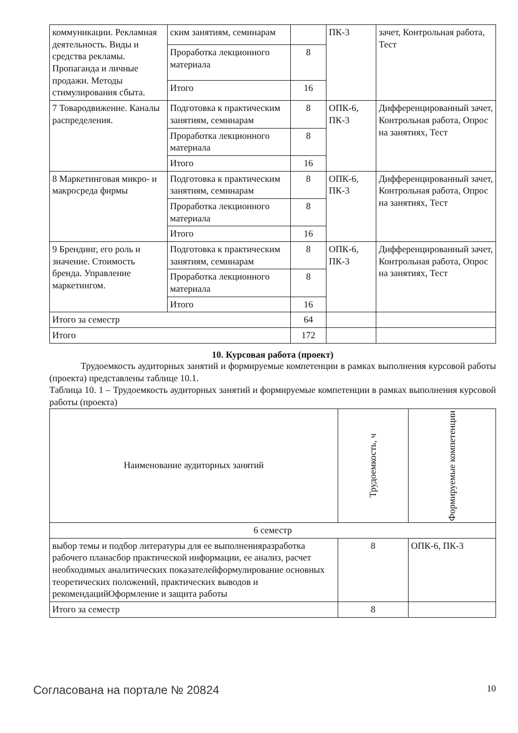| коммуникации. Рекламная деятельность. Виды и средства рекламы. Пропаганда и личные продажи. Методы стимулирования сбыта. | ским занятиям, семинарам | | ПК-3 | зачет, Контрольная работа, Тест |
| | Проработка лекционного материала | 8 | | |
| | Итого | 16 | | |
| 7 Товародвижение. Каналы распределения. | Подготовка к практическим занятиям, семинарам | 8 | ОПК-6, ПК-3 | Дифференцированный зачет, Контрольная работа, Опрос на занятиях, Тест |
| | Проработка лекционного материала | 8 | | |
| | Итого | 16 | | |
| 8 Маркетинговая микро- и макросреда фирмы | Подготовка к практическим занятиям, семинарам | 8 | ОПК-6, ПК-3 | Дифференцированный зачет, Контрольная работа, Опрос на занятиях, Тест |
| | Проработка лекционного материала | 8 | | |
| | Итого | 16 | | |
| 9 Брендинг, его роль и значение. Стоимость бренда. Управление маркетингом. | Подготовка к практическим занятиям, семинарам | 8 | ОПК-6, ПК-3 | Дифференцированный зачет, Контрольная работа, Опрос на занятиях, Тест |
| | Проработка лекционного материала | 8 | | |
| | Итого | 16 | | |
| Итого за семестр | | 64 | | |
| Итого | | 172 | | |
10. Курсовая работа (проект)
Трудоемкость аудиторных занятий и формируемые компетенции в рамках выполнения курсовой работы (проекта) представлены таблице 10.1.
Таблица 10. 1 – Трудоемкость аудиторных занятий и формируемые компетенции в рамках выполнения курсовой работы (проекта)
| Наименование аудиторных занятий | Трудоемкость, ч | Формируемые компетенции |
| --- | --- | --- |
| 6 семестр | | |
| выбор темы и подбор литературы для ее выполненияразработка рабочего планасбор практической информации, ее анализ, расчет необходимых аналитических показателейформулирование основных теоретических положений, практических выводов и рекомендацийОформление и защита работы | 8 | ОПК-6, ПК-3 |
| Итого за семестр | 8 | |
Согласована на портале № 20824 10